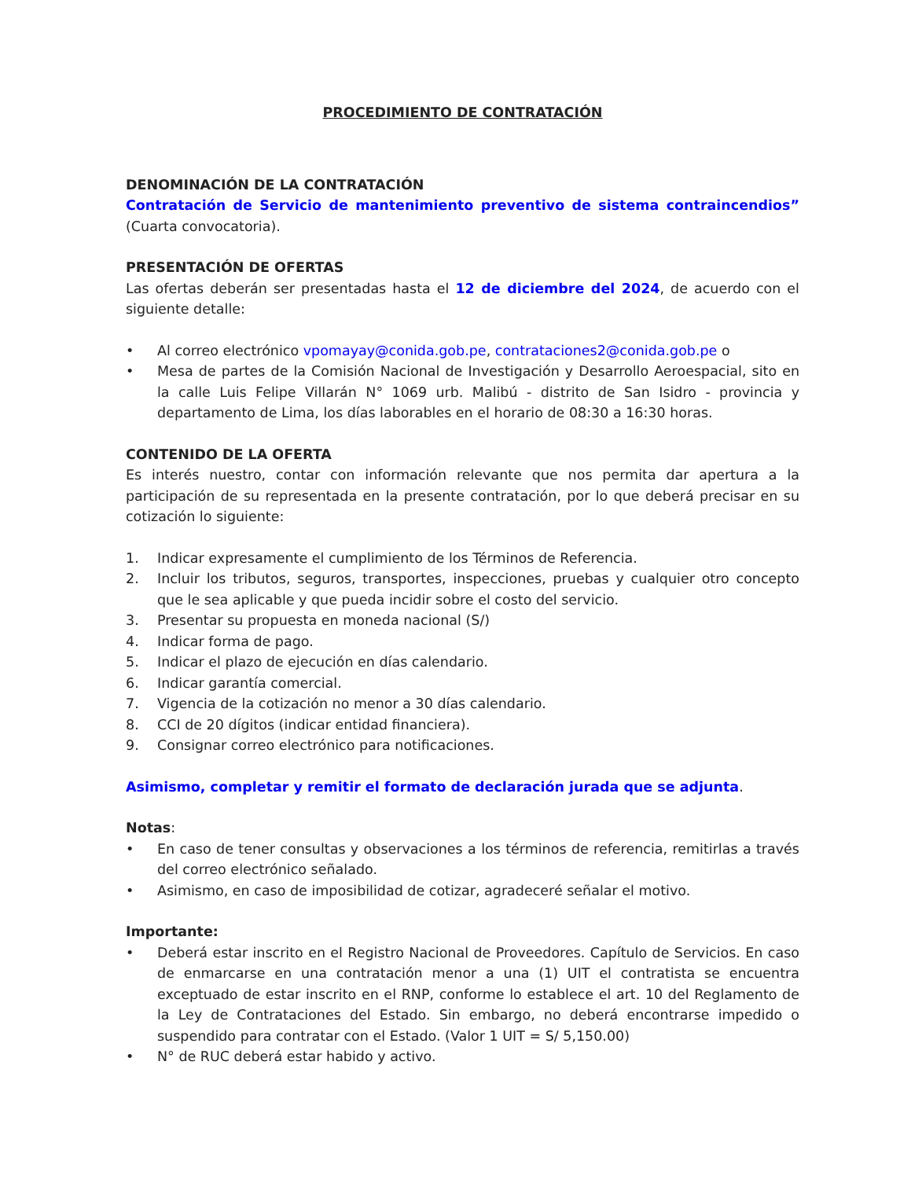PROCEDIMIENTO DE CONTRATACIÓN
DENOMINACIÓN DE LA CONTRATACIÓN
Contratación de Servicio de mantenimiento preventivo de sistema contraincendios” (Cuarta convocatoria).
PRESENTACIÓN DE OFERTAS
Las ofertas deberán ser presentadas hasta el 12 de diciembre del 2024, de acuerdo con el siguiente detalle:
• Al correo electrónico vpomayay@conida.gob.pe, contrataciones2@conida.gob.pe o
• Mesa de partes de la Comisión Nacional de Investigación y Desarrollo Aeroespacial, sito en la calle Luis Felipe Villarán N° 1069 urb. Malibú - distrito de San Isidro - provincia y departamento de Lima, los días laborables en el horario de 08:30 a 16:30 horas.
CONTENIDO DE LA OFERTA
Es interés nuestro, contar con información relevante que nos permita dar apertura a la participación de su representada en la presente contratación, por lo que deberá precisar en su cotización lo siguiente:
1. Indicar expresamente el cumplimiento de los Términos de Referencia.
2. Incluir los tributos, seguros, transportes, inspecciones, pruebas y cualquier otro concepto que le sea aplicable y que pueda incidir sobre el costo del servicio.
3. Presentar su propuesta en moneda nacional (S/)
4. Indicar forma de pago.
5. Indicar el plazo de ejecución en días calendario.
6. Indicar garantía comercial.
7. Vigencia de la cotización no menor a 30 días calendario.
8. CCI de 20 dígitos (indicar entidad financiera).
9. Consignar correo electrónico para notificaciones.
Asimismo, completar y remitir el formato de declaración jurada que se adjunta.
Notas:
• En caso de tener consultas y observaciones a los términos de referencia, remitirlas a través del correo electrónico señalado.
• Asimismo, en caso de imposibilidad de cotizar, agradeceré señalar el motivo.
Importante:
• Deberá estar inscrito en el Registro Nacional de Proveedores. Capítulo de Servicios. En caso de enmarcarse en una contratación menor a una (1) UIT el contratista se encuentra exceptuado de estar inscrito en el RNP, conforme lo establece el art. 10 del Reglamento de la Ley de Contrataciones del Estado. Sin embargo, no deberá encontrarse impedido o suspendido para contratar con el Estado. (Valor 1 UIT = S/ 5,150.00)
• N° de RUC deberá estar habido y activo.